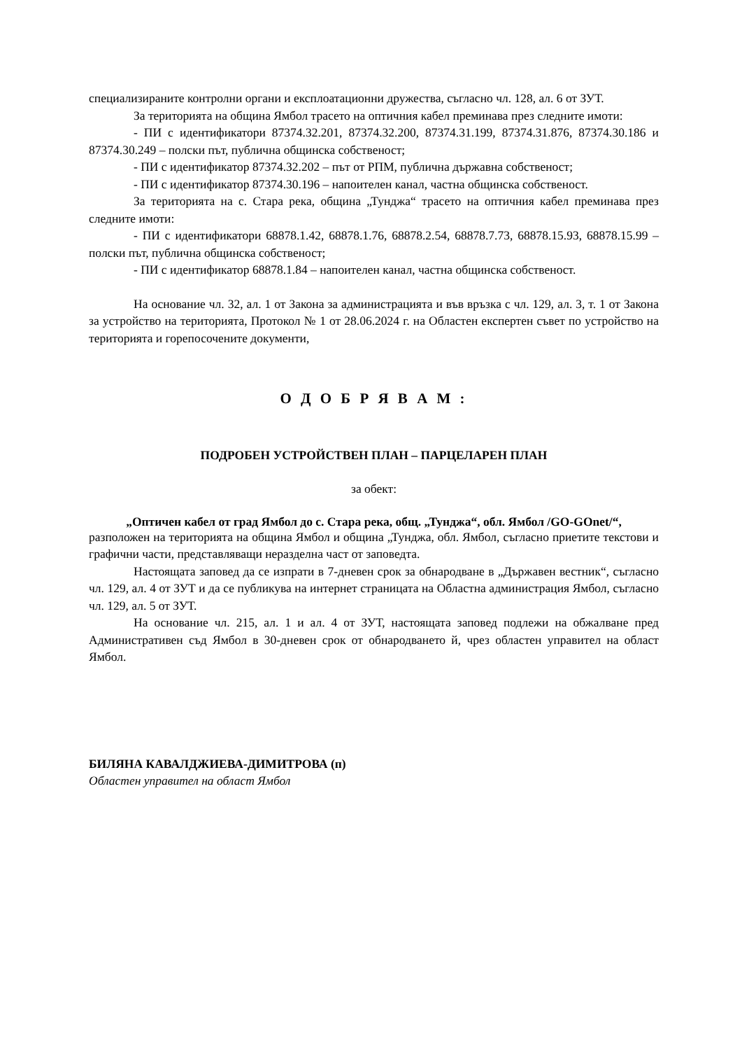специализираните контролни органи и експлоатационни дружества, съгласно чл. 128, ал. 6 от ЗУТ.
За територията на община Ямбол трасето на оптичния кабел преминава през следните имоти:
- ПИ с идентификатори 87374.32.201, 87374.32.200, 87374.31.199, 87374.31.876, 87374.30.186 и 87374.30.249 – полски път, публична общинска собственост;
- ПИ с идентификатор 87374.32.202 – път от РПМ, публична държавна собственост;
- ПИ с идентификатор 87374.30.196 – напоителен канал, частна общинска собственост.
За територията на с. Стара река, община „Тунджа“ трасето на оптичния кабел преминава през следните имоти:
- ПИ с идентификатори 68878.1.42, 68878.1.76, 68878.2.54, 68878.7.73, 68878.15.93, 68878.15.99 – полски път, публична общинска собственост;
- ПИ с идентификатор 68878.1.84 – напоителен канал, частна общинска собственост.
На основание чл. 32, ал. 1 от Закона за администрацията и във връзка с чл. 129, ал. 3, т. 1 от Закона за устройство на територията, Протокол № 1 от 28.06.2024 г. на Областен експертен съвет по устройство на територията и горепосочените документи,
О Д О Б Р Я В А М :
ПОДРОБЕН УСТРОЙСТВЕН ПЛАН – ПАРЦЕЛАРЕН ПЛАН
за обект:
„Оптичен кабел от град Ямбол до с. Стара река, общ. „Тунджа“, обл. Ямбол /GO-GOnet/“,
разположен на територията на община Ямбол и община „Тунджа, обл. Ямбол, съгласно приетите текстови и графични части, представляващи неразделна част от заповедта.
Настоящата заповед да се изпрати в 7-дневен срок за обнародване в „Държавен вестник“, съгласно чл. 129, ал. 4 от ЗУТ и да се публикува на интернет страницата на Областна администрация Ямбол, съгласно чл. 129, ал. 5 от ЗУТ.
На основание чл. 215, ал. 1 и ал. 4 от ЗУТ, настоящата заповед подлежи на обжалване пред Административен съд Ямбол в 30-дневен срок от обнародването й, чрез областен управител на област Ямбол.
БИЛЯНА КАВАЛДЖИЕВА-ДИМИТРОВА (п)
Областен управител на област Ямбол